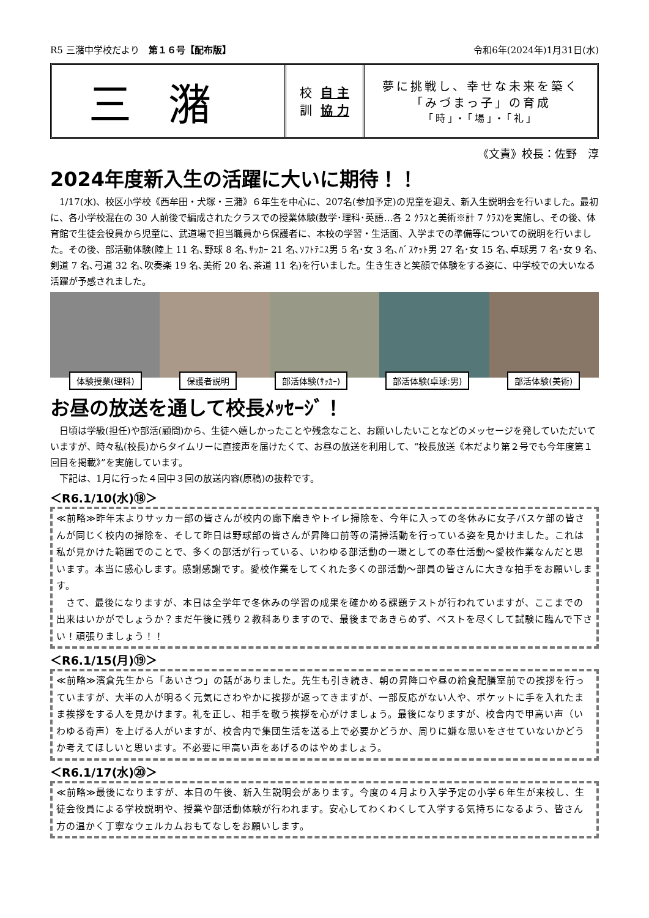R5 三潴中学校だより　第１６号【配布版】 令和6年(2024年)1月31日(水)
三潴
校
訓 自 主
協 力
夢に挑戦し、幸せな未来を築く
「みづまっ子」の育成
「時」・「場」・「礼」
《文責》校長：佐野　淳
2024年度新入生の活躍に大いに期待！！
　1/17(水)、校区小学校《西牟田・犬塚・三潴》６年生を中心に、207名(参加予定)の児童を迎え、新入生説明会を行いました。最初に、各小学校混在の 30 人前後で編成されたクラスでの授業体験(数学･理科･英語…各 2 ｸﾗｽと美術※計 7 ｸﾗｽ)を実施し、その後、体育館で生徒会役員から児童に、武道場で担当職員から保護者に、本校の学習・生活面、入学までの準備等についての説明を行いました。その後、部活動体験(陸上 11 名､野球 8 名､ｻｯｶｰ 21 名､ｿﾌﾄﾃﾆｽ男 5 名･女 3 名､ﾊﾞｽｹｯﾄ男 27 名･女 15 名､卓球男 7 名･女 9 名､剣道 7 名､弓道 32 名､吹奏楽 19 名､美術 20 名､茶道 11 名)を行いました。生き生きと笑顔で体験をする姿に、中学校での大いなる活躍が予感されました。
体験授業(理科) 保護者説明 部活体験(ｻｯｶｰ) 部活体験(卓球:男) 部活体験(美術)
お昼の放送を通して校長ﾒｯｾｰｼﾞ！
　日頃は学級(担任)や部活(顧問)から、生徒へ嬉しかったことや残念なこと、お願いしたいことなどのメッセージを発していただいていますが、時々私(校長)からタイムリーに直接声を届けたくて、お昼の放送を利用して、“校長放送《本だより第２号でも今年度第１回目を掲載》”を実施しています。
　下記は、1月に行った４回中３回の放送内容(原稿)の抜粋です。
＜R6.1/10(水)⑱＞
≪前略≫昨年末よりサッカー部の皆さんが校内の廊下磨きやトイレ掃除を、今年に入っての冬休みに女子バスケ部の皆さんが同じく校内の掃除を、そして昨日は野球部の皆さんが昇降口前等の清掃活動を行っている姿を見かけました。これは私が見かけた範囲でのことで、多くの部活が行っている、いわゆる部活動の一環としての奉仕活動～愛校作業なんだと思います。本当に感心します。感謝感謝です。愛校作業をしてくれた多くの部活動～部員の皆さんに大きな拍手をお願いします。
　さて、最後になりますが、本日は全学年で冬休みの学習の成果を確かめる課題テストが行われていますが、ここまでの出来はいかがでしょうか？まだ午後に残り２教科ありますので、最後まであきらめず、ベストを尽くして試験に臨んで下さい！頑張りましょう！！
＜R6.1/15(月)⑲＞
≪前略≫濱倉先生から「あいさつ」の話がありました。先生も引き続き、朝の昇降口や昼の給食配膳室前での挨拶を行っていますが、大半の人が明るく元気にさわやかに挨拶が返ってきますが、一部反応がない人や、ポケットに手を入れたまま挨拶をする人を見かけます。礼を正し、相手を敬う挨拶を心がけましょう。最後になりますが、校舎内で甲高い声（いわゆる奇声）を上げる人がいますが、校舎内で集団生活を送る上で必要かどうか、周りに嫌な思いをさせていないかどうか考えてほしいと思います。不必要に甲高い声をあげるのはやめましょう。
＜R6.1/17(水)⑳＞
≪前略≫最後になりますが、本日の午後、新入生説明会があります。今度の４月より入学予定の小学６年生が来校し、生徒会役員による学校説明や、授業や部活動体験が行われます。安心してわくわくして入学する気持ちになるよう、皆さん方の温かく丁寧なウェルカムおもてなしをお願いします。